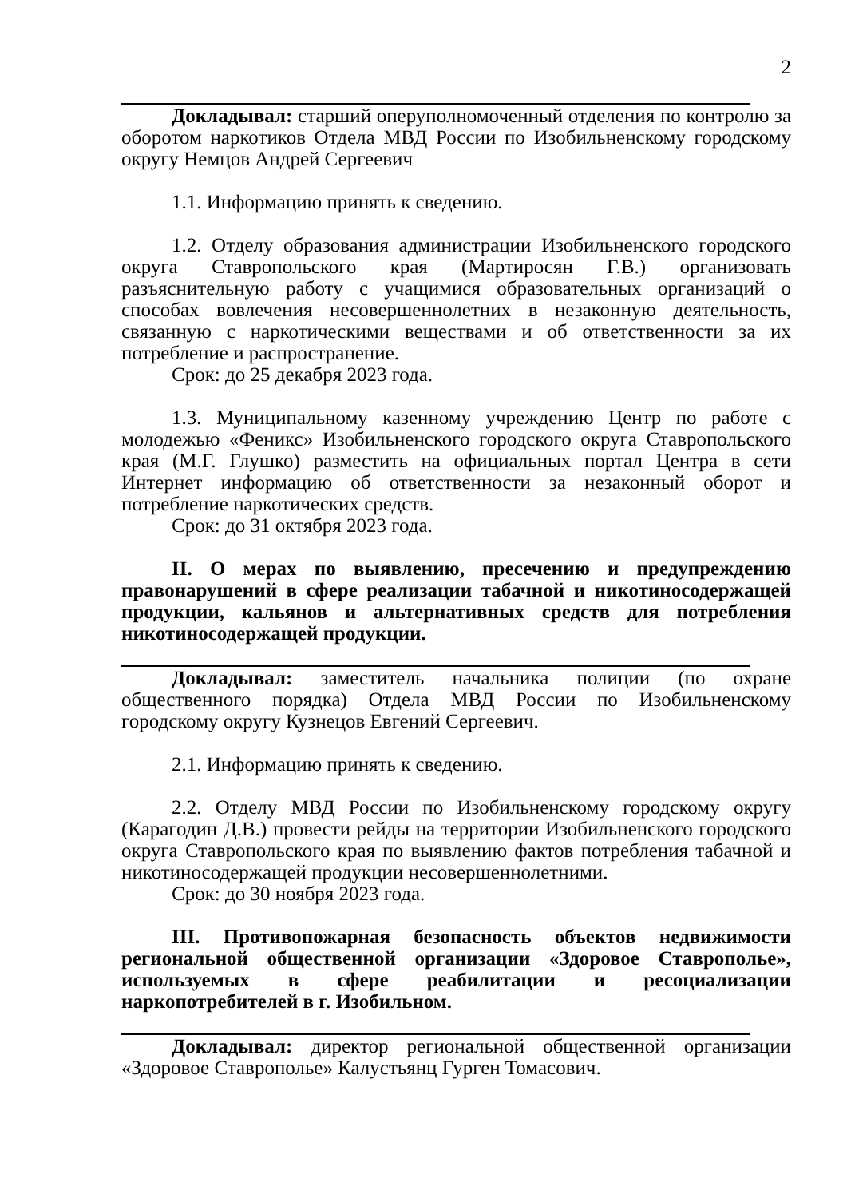2
Докладывал: старший оперуполномоченный отделения по контролю за оборотом наркотиков Отдела МВД России по Изобильненскому городскому округу Немцов Андрей Сергеевич
1.1. Информацию принять к сведению.
1.2. Отделу образования администрации Изобильненского городского округа Ставропольского края (Мартиросян Г.В.) организовать разъяснительную работу с учащимися образовательных организаций о способах вовлечения несовершеннолетних в незаконную деятельность, связанную с наркотическими веществами и об ответственности за их потребление и распространение.
Срок: до 25 декабря 2023 года.
1.3. Муниципальному казенному учреждению Центр по работе с молодежью «Феникс» Изобильненского городского округа Ставропольского края (М.Г. Глушко) разместить на официальных портал Центра в сети Интернет информацию об ответственности за незаконный оборот и потребление наркотических средств.
Срок: до 31 октября 2023 года.
II. О мерах по выявлению, пресечению и предупреждению правонарушений в сфере реализации табачной и никотиносодержащей продукции, кальянов и альтернативных средств для потребления никотиносодержащей продукции.
Докладывал: заместитель начальника полиции (по охране общественного порядка) Отдела МВД России по Изобильненскому городскому округу Кузнецов Евгений Сергеевич.
2.1. Информацию принять к сведению.
2.2. Отделу МВД России по Изобильненскому городскому округу (Карагодин Д.В.) провести рейды на территории Изобильненского городского округа Ставропольского края по выявлению фактов потребления табачной и никотиносодержащей продукции несовершеннолетними.
Срок: до 30 ноября 2023 года.
III. Противопожарная безопасность объектов недвижимости региональной общественной организации «Здоровое Ставрополье», используемых в сфере реабилитации и ресоциализации наркопотребителей в г. Изобильном.
Докладывал: директор региональной общественной организации «Здоровое Ставрополье» Калустьянц Гурген Томасович.